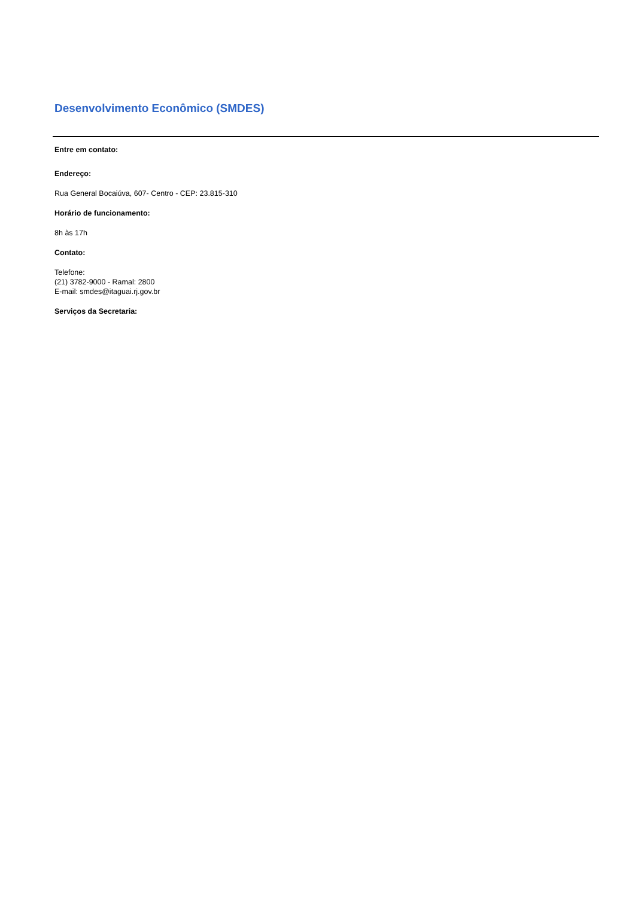Desenvolvimento Econômico (SMDES)
Entre em contato:
Endereço:
Rua General Bocaiúva, 607- Centro - CEP: 23.815-310
Horário de funcionamento:
8h às 17h
Contato:
Telefone:
(21) 3782-9000 - Ramal: 2800
E-mail: smdes@itaguai.rj.gov.br
Serviços da Secretaria: